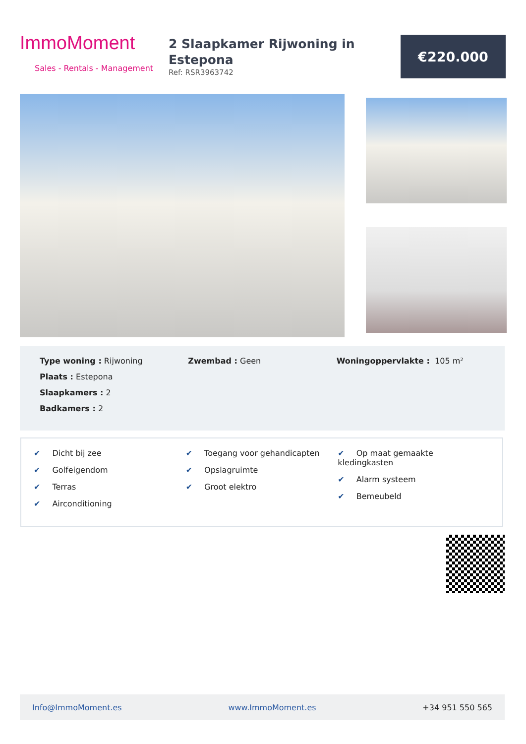ImmoMoment
Sales - Rentals - Management
2 Slaapkamer Rijwoning in Estepona
Ref: RSR3963742
€220.000
Type woning : Rijwoning
Plaats : Estepona
Slaapkamers : 2
Badkamers : 2
Zwembad : Geen Woningoppervlakte : 105 m²
✔ Dicht bij zee
✔ Golfeigendom
✔ Terras
✔ Airconditioning
✔ Toegang voor gehandicapten
✔ Opslagruimte
✔ Groot elektro
✔ Op maat gemaakte kledingkasten
✔ Alarm systeem
✔ Bemeubeld
Info@ImmoMoment.es www.ImmoMoment.es +34 951 550 565